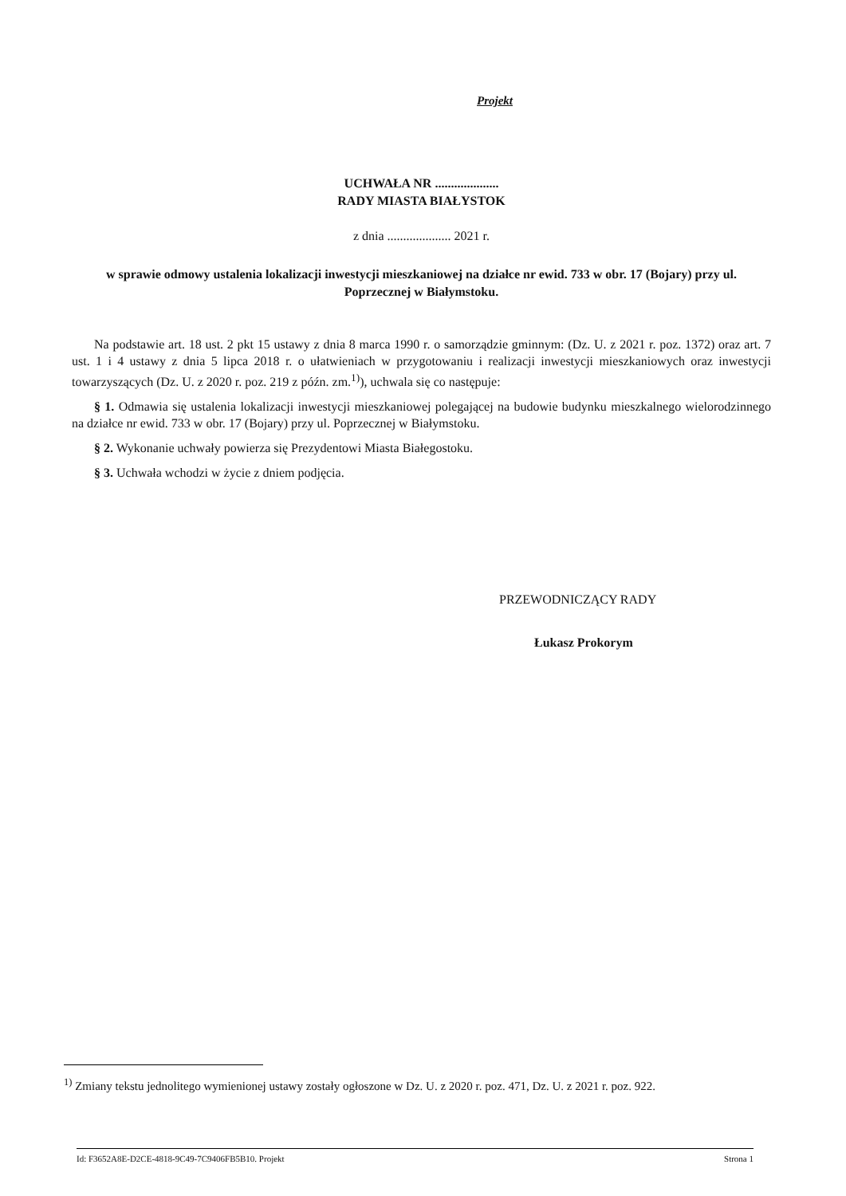Projekt
UCHWAŁA NR ....................
RADY MIASTA BIAŁYSTOK
z dnia .................... 2021 r.
w sprawie odmowy ustalenia lokalizacji inwestycji mieszkaniowej na działce nr ewid. 733 w obr. 17 (Bojary) przy ul. Poprzecznej w Białymstoku.
Na podstawie art. 18 ust. 2 pkt 15 ustawy z dnia 8 marca 1990 r. o samorządzie gminnym: (Dz. U. z 2021 r. poz. 1372) oraz art. 7 ust. 1 i 4 ustawy z dnia 5 lipca 2018 r. o ułatwieniach w przygotowaniu i realizacji inwestycji mieszkaniowych oraz inwestycji towarzyszących (Dz. U. z 2020 r. poz. 219 z późn. zm.<sup>1)</sup>), uchwala się co następuje:
§ 1. Odmawia się ustalenia lokalizacji inwestycji mieszkaniowej polegającej na budowie budynku mieszkalnego wielorodzinnego na działce nr ewid. 733 w obr. 17 (Bojary) przy ul. Poprzecznej w Białymstoku.
§ 2. Wykonanie uchwały powierza się Prezydentowi Miasta Białegostoku.
§ 3. Uchwała wchodzi w życie z dniem podjęcia.
PRZEWODNICZĄCY RADY
Łukasz Prokorym
<sup>1)</sup> Zmiany tekstu jednolitego wymienionej ustawy zostały ogłoszone w Dz. U. z 2020 r. poz. 471, Dz. U. z 2021 r. poz. 922.
Id: F3652A8E-D2CE-4818-9C49-7C9406FB5B10. Projekt Strona 1